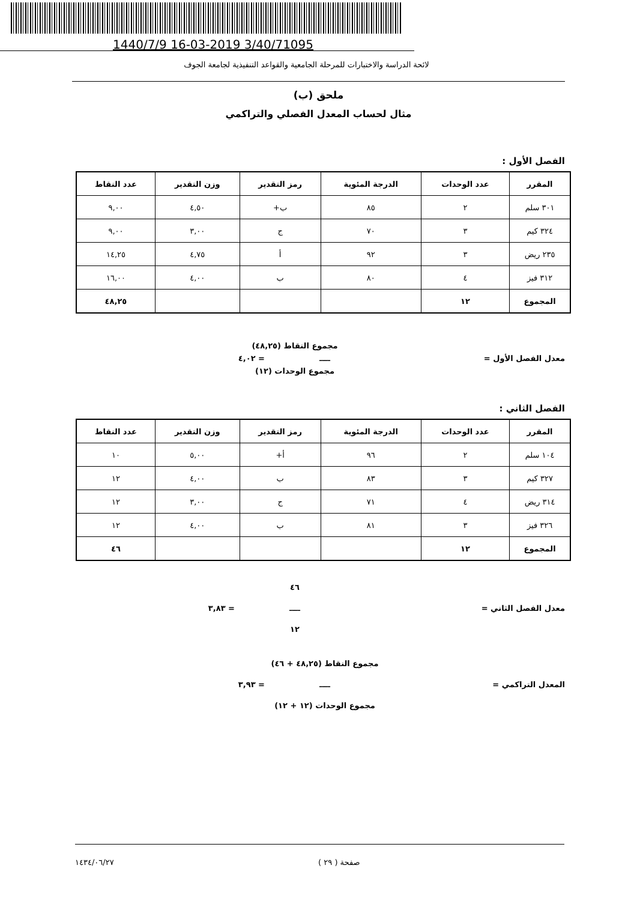1440/7/9 16-03-2019 3/40/71095
لائحة الدراسة والاختبارات للمرحلة الجامعية والقواعد التنفيذية لجامعة الجوف
ملحق (ب)
مثال لحساب المعدل الفصلي والتراكمي
الفصل الأول :
| المقرر | عدد الوحدات | الدرجة المئوية | رمز التقدير | وزن التقدير | عدد النقاط |
| --- | --- | --- | --- | --- | --- |
| ٣٠١ سلم | ٢ | ٨٥ | ب+ | ٤,٥٠ | ٩,٠٠ |
| ٣٢٤ كيم | ٣ | ٧٠ | ج | ٣,٠٠ | ٩,٠٠ |
| ٢٣٥ ريض | ٣ | ٩٢ | أ | ٤,٧٥ | ١٤,٢٥ |
| ٣١٢ فيز | ٤ | ٨٠ | ب | ٤,٠٠ | ١٦,٠٠ |
| المجموع | ١٢ | | | | ٤٨,٢٥ |
مجموع النقاط (٤٨,٢٥)
معدل الفصل الأول = ــــ = ٤,٠٢
مجموع الوحدات (١٢)
الفصل الثاني :
| المقرر | عدد الوحدات | الدرجة المئوية | رمز التقدير | وزن التقدير | عدد النقاط |
| --- | --- | --- | --- | --- | --- |
| ١٠٤ سلم | ٢ | ٩٦ | أ+ | ٥,٠٠ | ١٠ |
| ٣٢٧ كيم | ٣ | ٨٣ | ب | ٤,٠٠ | ١٢ |
| ٣١٤ ريض | ٤ | ٧١ | ج | ٣,٠٠ | ١٢ |
| ٣٢٦ فيز | ٣ | ٨١ | ب | ٤,٠٠ | ١٢ |
| المجموع | ١٢ | | | | ٤٦ |
٤٦
معدل الفصل الثاني = ــــ = ٣,٨٣
١٢
مجموع النقاط (٤٨,٢٥ + ٤٦)
المعدل التراكمي = ــــ = ٣,٩٣
مجموع الوحدات (١٢ + ١٢)
صفحة ( ٢٩ ) ١٤٣٤/٠٦/٢٧